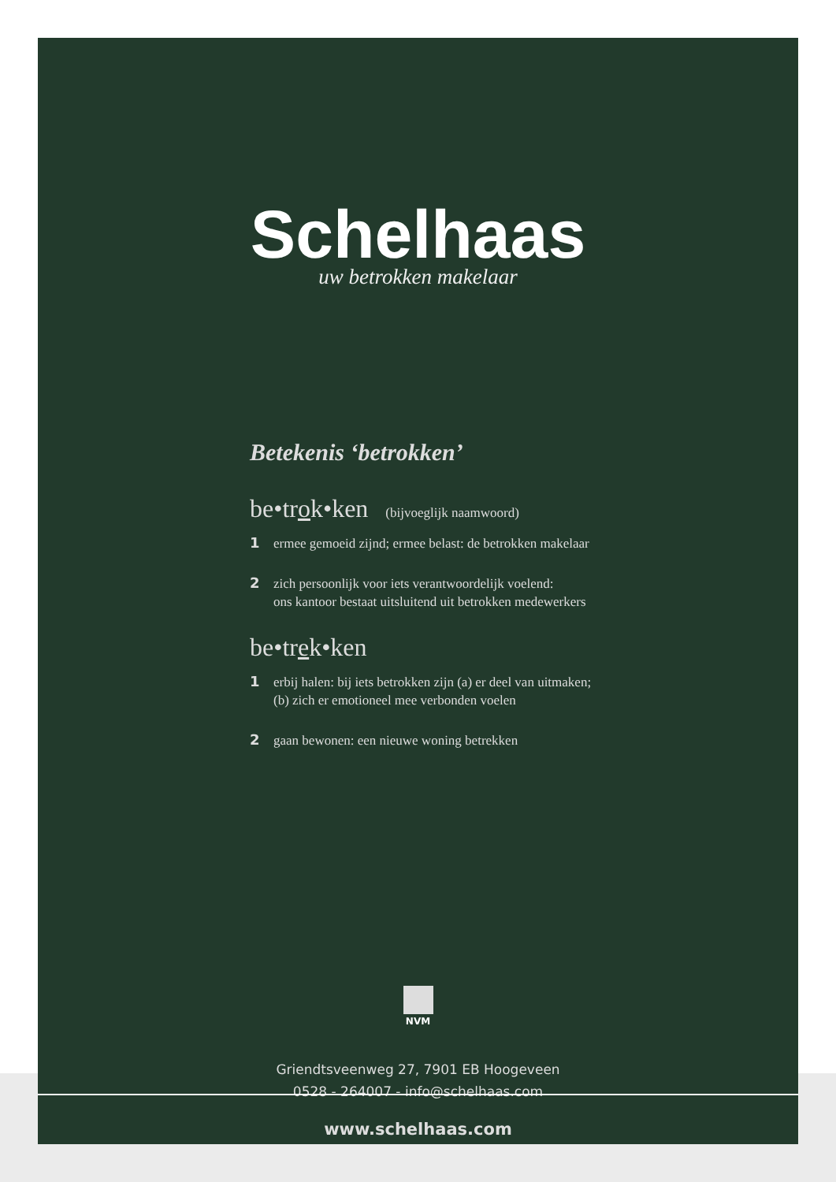Schelhaas
uw betrokken makelaar
Betekenis ‘betrokken’
be•trok•ken (bijvoeglijk naamwoord)
1 ermee gemoeid zijnd; ermee belast: de betrokken makelaar
2 zich persoonlijk voor iets verantwoordelijk voelend:
ons kantoor bestaat uitsluitend uit betrokken medewerkers
be•trek•ken
1 erbij halen: bij iets betrokken zijn (a) er deel van uitmaken;
(b) zich er emotioneel mee verbonden voelen
2 gaan bewonen: een nieuwe woning betrekken
NVM
Griendtsveenweg 27, 7901 EB Hoogeveen
0528 - 264007 - info@schelhaas.com
www.schelhaas.com